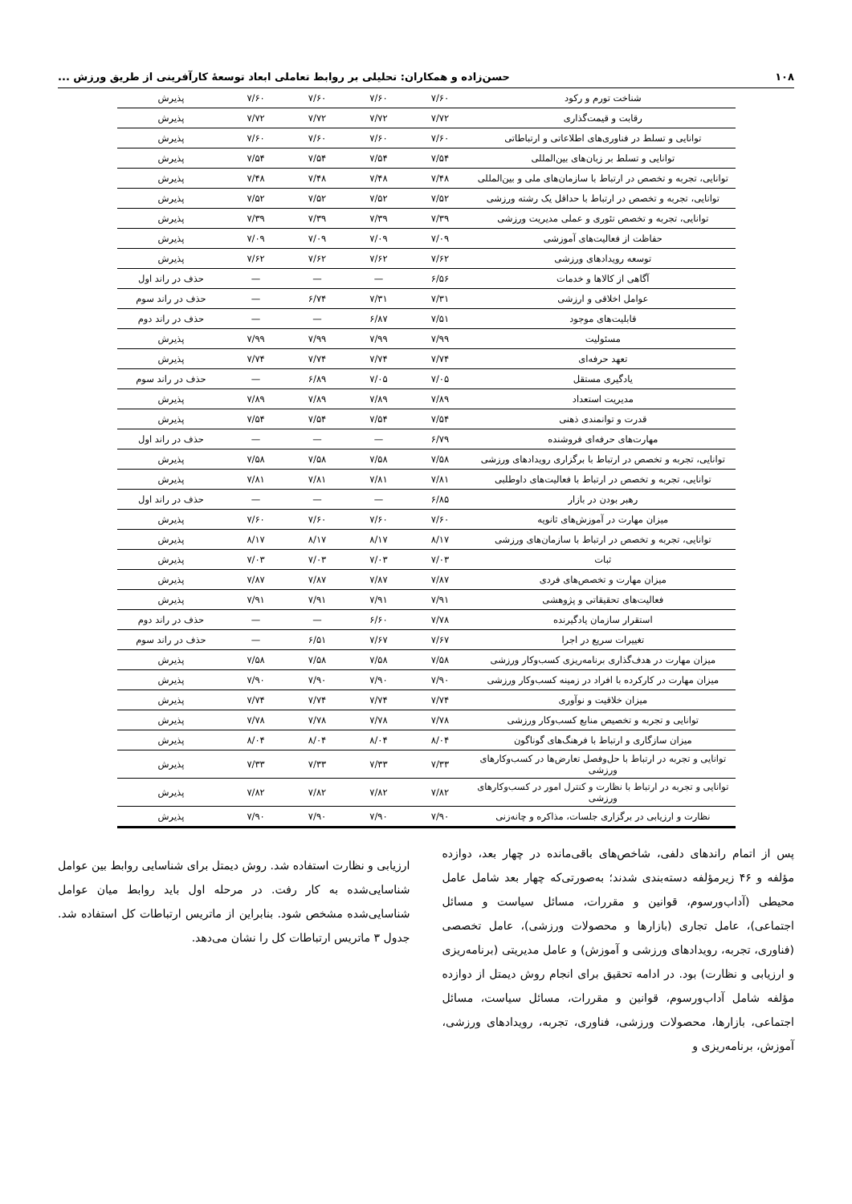۱۰۸ حسن‌زاده و همکاران: تحلیلی بر روابط تعاملی ابعاد توسعهٔ کارآفرینی از طریق ورزش ...
| شناخت تورم و رکود | ۷/۶۰ | ۷/۶۰ | ۷/۶۰ | ۷/۶۰ | پذیرش |
| رقابت و قیمت‌گذاری | ۷/۷۲ | ۷/۷۲ | ۷/۷۲ | ۷/۷۲ | پذیرش |
| توانایی و تسلط در فناوری‌های اطلاعاتی و ارتباطاتی | ۷/۶۰ | ۷/۶۰ | ۷/۶۰ | ۷/۶۰ | پذیرش |
| توانایی و تسلط بر زبان‌های بین‌المللی | ۷/۵۴ | ۷/۵۴ | ۷/۵۴ | ۷/۵۴ | پذیرش |
| توانایی، تجربه و تخصص در ارتباط با سازمان‌های ملی و بین‌المللی | ۷/۴۸ | ۷/۴۸ | ۷/۴۸ | ۷/۴۸ | پذیرش |
| توانایی، تجربه و تخصص در ارتباط با حداقل یک رشته ورزشی | ۷/۵۲ | ۷/۵۲ | ۷/۵۲ | ۷/۵۲ | پذیرش |
| توانایی، تجربه و تخصص تئوری و عملی مدیریت ورزشی | ۷/۳۹ | ۷/۳۹ | ۷/۳۹ | ۷/۳۹ | پذیرش |
| حفاظت از فعالیت‌های آموزشی | ۷/۰۹ | ۷/۰۹ | ۷/۰۹ | ۷/۰۹ | پذیرش |
| توسعه رویدادهای ورزشی | ۷/۶۲ | ۷/۶۲ | ۷/۶۲ | ۷/۶۲ | پذیرش |
| آگاهی از کالاها و خدمات | ۶/۵۶ | — | — | — | حذف در راند اول |
| عوامل اخلاقی و ارزشی | ۷/۳۱ | ۷/۳۱ | ۶/۷۴ | — | حذف در راند سوم |
| قابلیت‌های موجود | ۷/۵۱ | ۶/۸۷ | — | — | حذف در راند دوم |
| مسئولیت | ۷/۹۹ | ۷/۹۹ | ۷/۹۹ | ۷/۹۹ | پذیرش |
| تعهد حرفه‌ای | ۷/۷۴ | ۷/۷۴ | ۷/۷۴ | ۷/۷۴ | پذیرش |
| یادگیری مستقل | ۷/۰۵ | ۷/۰۵ | ۶/۸۹ | — | حذف در راند سوم |
| مدیریت استعداد | ۷/۸۹ | ۷/۸۹ | ۷/۸۹ | ۷/۸۹ | پذیرش |
| قدرت و توانمندی ذهنی | ۷/۵۴ | ۷/۵۴ | ۷/۵۴ | ۷/۵۴ | پذیرش |
| مهارت‌های حرفه‌ای فروشنده | ۶/۷۹ | — | — | — | حذف در راند اول |
| توانایی، تجربه و تخصص در ارتباط با برگزاری رویدادهای ورزشی | ۷/۵۸ | ۷/۵۸ | ۷/۵۸ | ۷/۵۸ | پذیرش |
| توانایی، تجربه و تخصص در ارتباط با فعالیت‌های داوطلبی | ۷/۸۱ | ۷/۸۱ | ۷/۸۱ | ۷/۸۱ | پذیرش |
| رهبر بودن در بازار | ۶/۸۵ | — | — | — | حذف در راند اول |
| میزان مهارت در آموزش‌های ثانویه | ۷/۶۰ | ۷/۶۰ | ۷/۶۰ | ۷/۶۰ | پذیرش |
| توانایی، تجربه و تخصص در ارتباط با سازمان‌های ورزشی | ۸/۱۷ | ۸/۱۷ | ۸/۱۷ | ۸/۱۷ | پذیرش |
| ثبات | ۷/۰۳ | ۷/۰۳ | ۷/۰۳ | ۷/۰۳ | پذیرش |
| میزان مهارت و تخصص‌های فردی | ۷/۸۷ | ۷/۸۷ | ۷/۸۷ | ۷/۸۷ | پذیرش |
| فعالیت‌های تحقیقاتی و پژوهشی | ۷/۹۱ | ۷/۹۱ | ۷/۹۱ | ۷/۹۱ | پذیرش |
| استقرار سازمان یادگیرنده | ۷/۷۸ | ۶/۶۰ | — | — | حذف در راند دوم |
| تغییرات سریع در اجرا | ۷/۶۷ | ۷/۶۷ | ۶/۵۱ | — | حذف در راند سوم |
| میزان مهارت در هدف‌گذاری برنامه‌ریزی کسب‌وکار ورزشی | ۷/۵۸ | ۷/۵۸ | ۷/۵۸ | ۷/۵۸ | پذیرش |
| میزان مهارت در کارکرده با افراد در زمینه کسب‌وکار ورزشی | ۷/۹۰ | ۷/۹۰ | ۷/۹۰ | ۷/۹۰ | پذیرش |
| میزان خلاقیت و نوآوری | ۷/۷۴ | ۷/۷۴ | ۷/۷۴ | ۷/۷۴ | پذیرش |
| توانایی و تجربه و تخصیص منابع کسب‌وکار ورزشی | ۷/۷۸ | ۷/۷۸ | ۷/۷۸ | ۷/۷۸ | پذیرش |
| میزان سازگاری و ارتباط با فرهنگ‌های گوناگون | ۸/۰۴ | ۸/۰۴ | ۸/۰۴ | ۸/۰۴ | پذیرش |
| توانایی و تجربه در ارتباط با حل‌وفصل تعارض‌ها در کسب‌وکارهای ورزشی | ۷/۳۳ | ۷/۳۳ | ۷/۳۳ | ۷/۳۳ | پذیرش |
| توانایی و تجربه در ارتباط با نظارت و کنترل امور در کسب‌وکارهای ورزشی | ۷/۸۲ | ۷/۸۲ | ۷/۸۲ | ۷/۸۲ | پذیرش |
| نظارت و ارزیابی در برگزاری جلسات، مذاکره و چانه‌زنی | ۷/۹۰ | ۷/۹۰ | ۷/۹۰ | ۷/۹۰ | پذیرش |
پس از اتمام راندهای دلفی، شاخص‌های باقی‌مانده در چهار بعد، دوازده مؤلفه و ۴۶ زیرمؤلفه دسته‌بندی شدند؛ به‌صورتی‌که چهار بعد شامل عامل محیطی (آداب‌ورسوم، قوانین و مقررات، مسائل سیاست و مسائل اجتماعی)، عامل تجاری (بازارها و محصولات ورزشی)، عامل تخصصی (فناوری، تجربه، رویدادهای ورزشی و آموزش) و عامل مدیریتی (برنامه‌ریزی و ارزیابی و نظارت) بود. در ادامه تحقیق برای انجام روش دیمتل از دوازده مؤلفه شامل آداب‌ورسوم، قوانین و مقررات، مسائل سیاست، مسائل اجتماعی، بازارها، محصولات ورزشی، فناوری، تجربه، رویدادهای ورزشی، آموزش، برنامه‌ریزی و
ارزیابی و نظارت استفاده شد. روش دیمتل برای شناسایی روابط بین عوامل شناسایی‌شده به کار رفت. در مرحله اول باید روابط میان عوامل شناسایی‌شده مشخص شود. بنابراین از ماتریس ارتباطات کل استفاده شد. جدول ۳ ماتریس ارتباطات کل را نشان می‌دهد.